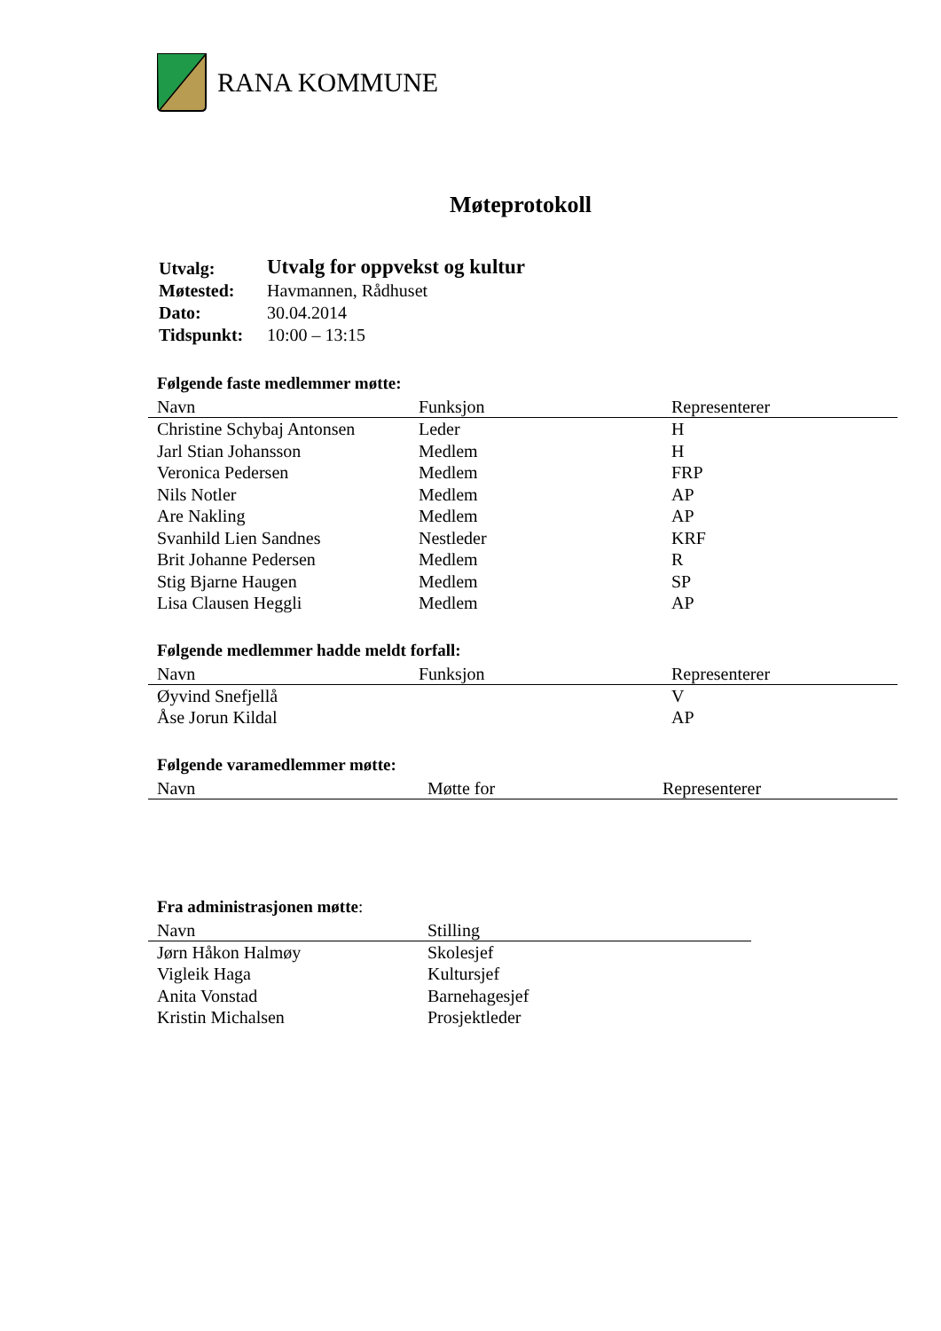RANA KOMMUNE
Møteprotokoll
| Utvalg: | Utvalg for oppvekst og kultur |
| Møtested: | Havmannen, Rådhuset |
| Dato: | 30.04.2014 |
| Tidspunkt: | 10:00 – 13:15 |
Følgende faste medlemmer møtte:
| Navn | Funksjon | Representerer |
| --- | --- | --- |
| Christine Schybaj Antonsen | Leder | H |
| Jarl Stian Johansson | Medlem | H |
| Veronica Pedersen | Medlem | FRP |
| Nils Notler | Medlem | AP |
| Are Nakling | Medlem | AP |
| Svanhild Lien Sandnes | Nestleder | KRF |
| Brit Johanne Pedersen | Medlem | R |
| Stig Bjarne Haugen | Medlem | SP |
| Lisa Clausen Heggli | Medlem | AP |
Følgende medlemmer hadde meldt forfall:
| Navn | Funksjon | Representerer |
| --- | --- | --- |
| Øyvind Snefjellå | | V |
| Åse Jorun Kildal | | AP |
Følgende varamedlemmer møtte:
| Navn | Møtte for | Representerer |
| --- | --- | --- |
Fra administrasjonen møtte:
| Navn | Stilling |
| --- | --- |
| Jørn Håkon Halmøy | Skolesjef |
| Vigleik Haga | Kultursjef |
| Anita Vonstad | Barnehagesjef |
| Kristin Michalsen | Prosjektleder |